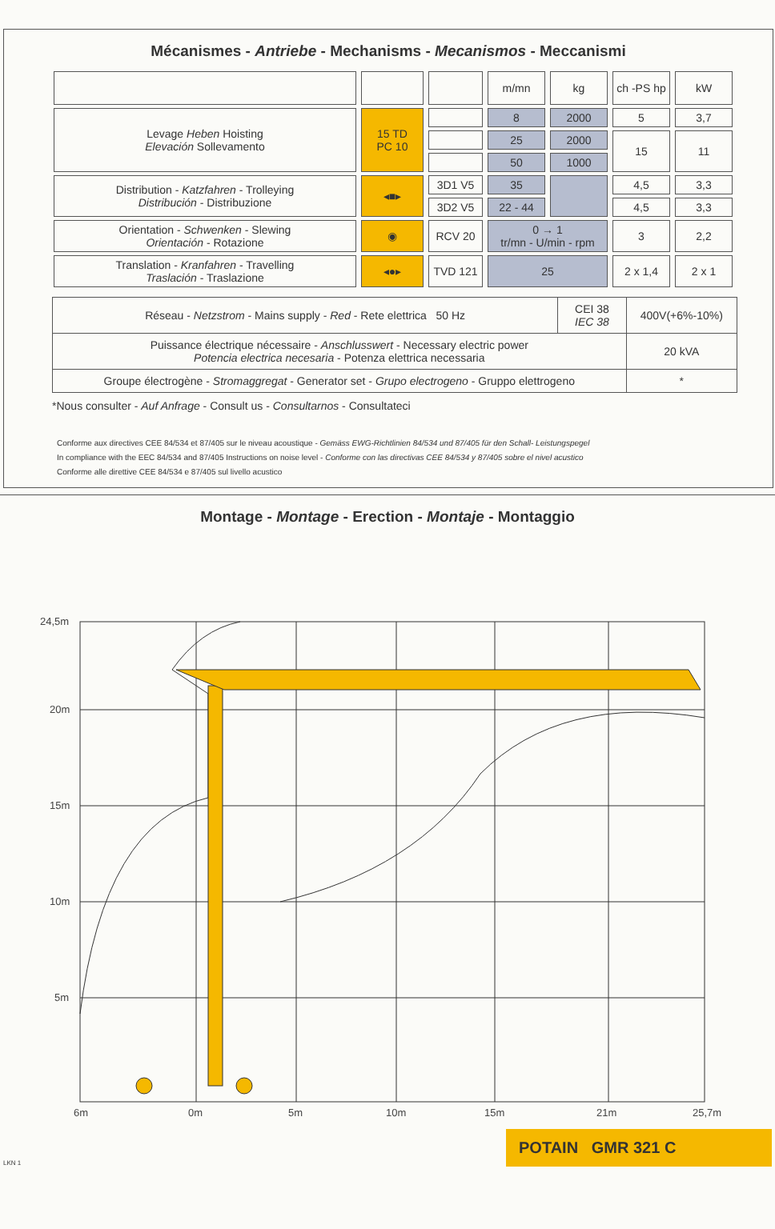Mécanismes - Antriebe - Mechanisms - Mecanismos - Meccanismi
| | | | m/mn | kg | ch -PS hp | kW |
| Levage Heben Hoisting Elevación Sollevamento | 15 TD PC 10 | | 8 | 2000 | 5 | 3,7 |
| | | | 25 | 2000 | 15 | 11 |
| | | | 50 | 1000 | | |
| Distribution - Katzfahren - Trolleying Distribución - Distribuzione | ◂■▸ | 3D1 V5 | 35 | | 4,5 | 3,3 |
| | | 3D2 V5 | 22 - 44 | | 4,5 | 3,3 |
| Orientation - Schwenken - Slewing Orientación - Rotazione | ◉ | RCV 20 | 0 → 1 tr/mn - U/min - rpm | | 3 | 2,2 |
| Translation - Kranfahren - Travelling Traslación - Traslazione | ◂●▸ | TVD 121 | 25 | | 2 x 1,4 | 2 x 1 |
| Réseau - Netzstrom - Mains supply - Red - Rete elettrica 50 Hz | CEI 38 IEC 38 | 400V(+6%-10%) |
| Puissance électrique nécessaire - Anschlusswert - Necessary electric power Potencia electrica necesaria - Potenza elettrica necessaria | | 20 kVA |
| Groupe électrogène - Stromaggregat - Generator set - Grupo electrogeno - Gruppo elettrogeno | | * |
*Nous consulter - Auf Anfrage - Consult us - Consultarnos - Consultateci
Conforme aux directives CEE 84/534 et 87/405 sur le niveau acoustique - Gemäss EWG-Richtlinien 84/534 und 87/405 für den Schall- Leistungspegel
In compliance with the EEC 84/534 and 87/405 Instructions on noise level - Conforme con las directivas CEE 84/534 y 87/405 sobre el nivel acustico
Conforme alle direttive CEE 84/534 e 87/405 sul livello acustico
Montage - Montage - Erection - Montaje - Montaggio
24,5m
20m
15m
10m
5m
6m
0m
5m
10m
15m
21m
25,7m
LKN 1
POTAIN GMR 321 C